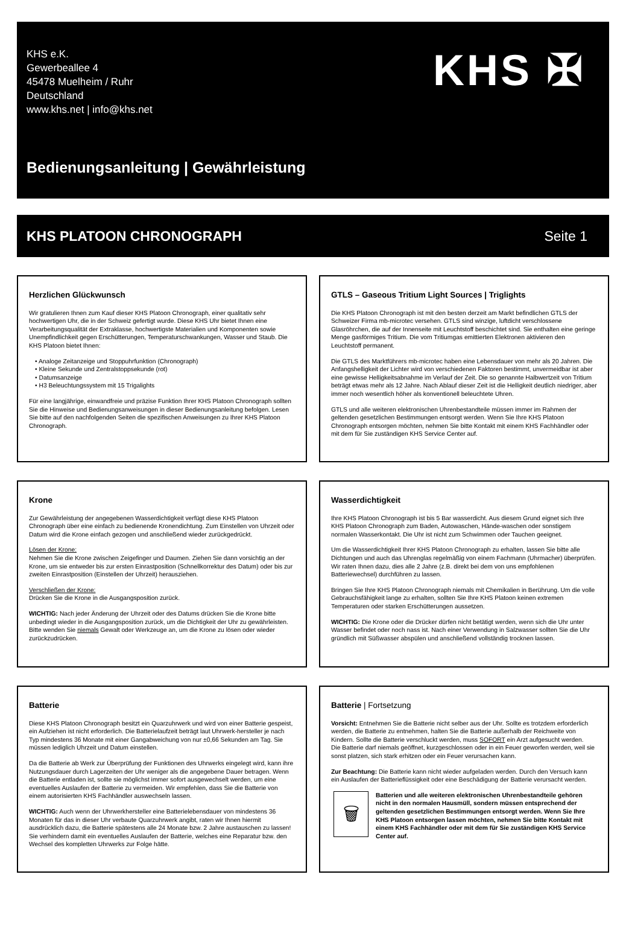KHS e.K.
Gewerbeallee 4
45478 Muelheim / Ruhr
Deutschland
www.khs.net | info@khs.net
KHS ✠
Bedienungsanleitung | Gewährleistung
KHS PLATOON CHRONOGRAPH Seite 1
Herzlichen Glückwunsch
Wir gratulieren Ihnen zum Kauf dieser KHS Platoon Chronograph, einer qualitativ sehr hochwertigen Uhr, die in der Schweiz gefertigt wurde. Diese KHS Uhr bietet Ihnen eine Verarbeitungsqualität der Extraklasse, hochwertigste Materialien und Komponenten sowie Unempfindlichkeit gegen Erschütterungen, Temperaturschwankungen, Wasser und Staub. Die KHS Platoon bietet Ihnen:
• Analoge Zeitanzeige und Stoppuhrfunktion (Chronograph)
• Kleine Sekunde und Zentralstoppsekunde (rot)
• Datumsanzeige
• H3 Beleuchtungssystem mit 15 Trigalights
Für eine langjährige, einwandfreie und präzise Funktion Ihrer KHS Platoon Chronograph sollten Sie die Hinweise und Bedienungsanweisungen in dieser Bedienungsanleitung befolgen. Lesen Sie bitte auf den nachfolgenden Seiten die spezifischen Anweisungen zu Ihrer KHS Platoon Chronograph.
GTLS – Gaseous Tritium Light Sources | Triglights
Die KHS Platoon Chronograph ist mit den besten derzeit am Markt befindlichen GTLS der Schweizer Firma mb-microtec versehen. GTLS sind winzige, luftdicht verschlossene Glasröhrchen, die auf der Innenseite mit Leuchtstoff beschichtet sind. Sie enthalten eine geringe Menge gasförmiges Tritium. Die vom Tritiumgas emittierten Elektronen aktivieren den Leuchtstoff permanent.
Die GTLS des Marktführers mb-microtec haben eine Lebensdauer von mehr als 20 Jahren. Die Anfangshelligkeit der Lichter wird von verschiedenen Faktoren bestimmt, unvermeidbar ist aber eine gewisse Helligkeitsabnahme im Verlauf der Zeit. Die so genannte Halbwertzeit von Tritium beträgt etwas mehr als 12 Jahre. Nach Ablauf dieser Zeit ist die Helligkeit deutlich niedriger, aber immer noch wesentlich höher als konventionell beleuchtete Uhren.
GTLS und alle weiteren elektronischen Uhrenbestandteile müssen immer im Rahmen der geltenden gesetzlichen Bestimmungen entsorgt werden. Wenn Sie Ihre KHS Platoon Chronograph entsorgen möchten, nehmen Sie bitte Kontakt mit einem KHS Fachhändler oder mit dem für Sie zuständigen KHS Service Center auf.
Krone
Zur Gewährleistung der angegebenen Wasserdichtigkeit verfügt diese KHS Platoon Chronograph über eine einfach zu bedienende Kronendichtung. Zum Einstellen von Uhrzeit oder Datum wird die Krone einfach gezogen und anschließend wieder zurückgedrückt.
Lösen der Krone:
Nehmen Sie die Krone zwischen Zeigefinger und Daumen. Ziehen Sie dann vorsichtig an der Krone, um sie entweder bis zur ersten Einrastposition (Schnellkorrektur des Datum) oder bis zur zweiten Einrastposition (Einstellen der Uhrzeit) herausziehen.
Verschließen der Krone:
Drücken Sie die Krone in die Ausgangsposition zurück.
WICHTIG: Nach jeder Änderung der Uhrzeit oder des Datums drücken Sie die Krone bitte unbedingt wieder in die Ausgangsposition zurück, um die Dichtigkeit der Uhr zu gewährleisten. Bitte wenden Sie niemals Gewalt oder Werkzeuge an, um die Krone zu lösen oder wieder zurückzudrücken.
Wasserdichtigkeit
Ihre KHS Platoon Chronograph ist bis 5 Bar wasserdicht. Aus diesem Grund eignet sich Ihre KHS Platoon Chronograph zum Baden, Autowaschen, Hände-waschen oder sonstigem normalen Wasserkontakt. Die Uhr ist nicht zum Schwimmen oder Tauchen geeignet.
Um die Wasserdichtigkeit Ihrer KHS Platoon Chronograph zu erhalten, lassen Sie bitte alle Dichtungen und auch das Uhrenglas regelmäßig von einem Fachmann (Uhrmacher) überprüfen. Wir raten Ihnen dazu, dies alle 2 Jahre (z.B. direkt bei dem von uns empfohlenen Batteriewechsel) durchführen zu lassen.
Bringen Sie Ihre KHS Platoon Chronograph niemals mit Chemikalien in Berührung. Um die volle Gebrauchsfähigkeit lange zu erhalten, sollten Sie Ihre KHS Platoon keinen extremen Temperaturen oder starken Erschütterungen aussetzen.
WICHTIG: Die Krone oder die Drücker dürfen nicht betätigt werden, wenn sich die Uhr unter Wasser befindet oder noch nass ist. Nach einer Verwendung in Salzwasser sollten Sie die Uhr gründlich mit Süßwasser abspülen und anschließend vollständig trocknen lassen.
Batterie
Diese KHS Platoon Chronograph besitzt ein Quarzuhrwerk und wird von einer Batterie gespeist, ein Aufziehen ist nicht erforderlich. Die Batterielaufzeit beträgt laut Uhrwerk-hersteller je nach Typ mindestens 36 Monate mit einer Gangabweichung von nur ±0,66 Sekunden am Tag. Sie müssen lediglich Uhrzeit und Datum einstellen.
Da die Batterie ab Werk zur Überprüfung der Funktionen des Uhrwerks eingelegt wird, kann ihre Nutzungsdauer durch Lagerzeiten der Uhr weniger als die angegebene Dauer betragen. Wenn die Batterie entladen ist, sollte sie möglichst immer sofort ausgewechselt werden, um eine eventuelles Auslaufen der Batterie zu vermeiden. Wir empfehlen, dass Sie die Batterie von einem autorisierten KHS Fachhändler auswechseln lassen.
WICHTIG: Auch wenn der Uhrwerkhersteller eine Batterielebensdauer von mindestens 36 Monaten für das in dieser Uhr verbaute Quarzuhrwerk angibt, raten wir Ihnen hiermit ausdrücklich dazu, die Batterie spätestens alle 24 Monate bzw. 2 Jahre austauschen zu lassen! Sie verhindern damit ein eventuelles Auslaufen der Batterie, welches eine Reparatur bzw. den Wechsel des kompletten Uhrwerks zur Folge hätte.
Batterie | Fortsetzung
Vorsicht: Entnehmen Sie die Batterie nicht selber aus der Uhr. Sollte es trotzdem erforderlich werden, die Batterie zu entnehmen, halten Sie die Batterie außerhalb der Reichweite von Kindern. Sollte die Batterie verschluckt werden, muss SOFORT ein Arzt aufgesucht werden.
Die Batterie darf niemals geöffnet, kurzgeschlossen oder in ein Feuer geworfen werden, weil sie sonst platzen, sich stark erhitzen oder ein Feuer verursachen kann.
Zur Beachtung: Die Batterie kann nicht wieder aufgeladen werden. Durch den Versuch kann ein Auslaufen der Batterieflüssigkeit oder eine Beschädigung der Batterie verursacht werden.
🗑
Batterien und alle weiteren elektronischen Uhrenbestandteile gehören nicht in den normalen Hausmüll, sondern müssen entsprechend der geltenden gesetzlichen Bestimmungen entsorgt werden. Wenn Sie Ihre KHS Platoon entsorgen lassen möchten, nehmen Sie bitte Kontakt mit einem KHS Fachhändler oder mit dem für Sie zuständigen KHS Service Center auf.